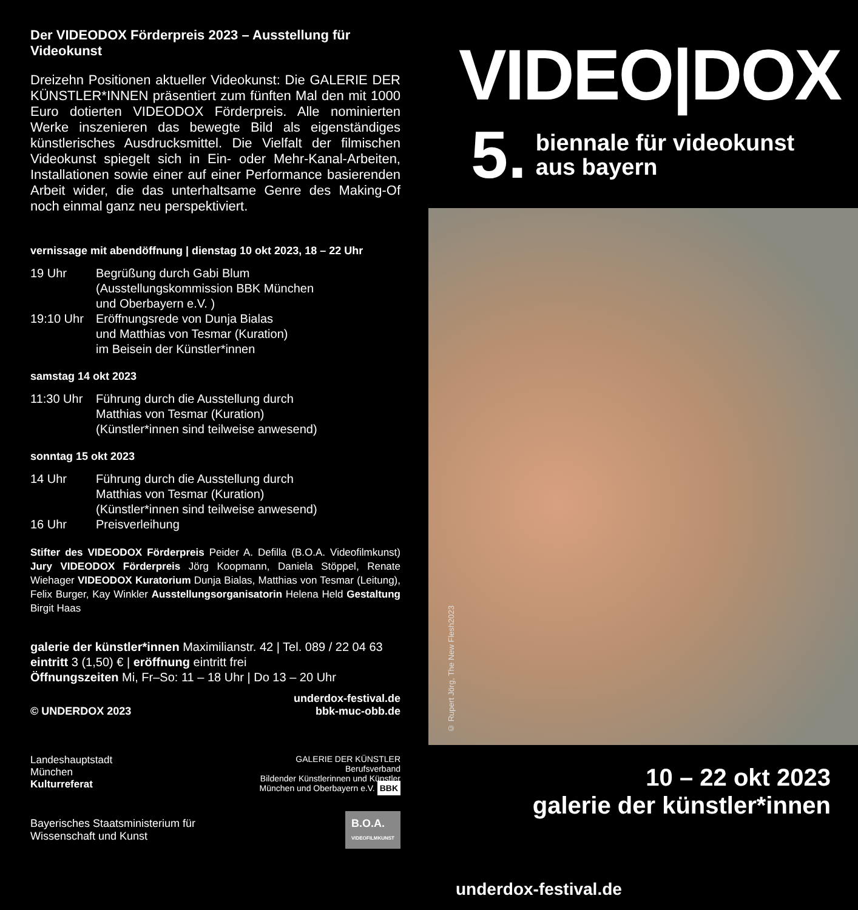Der VIDEODOX Förderpreis 2023 – Ausstellung für Videokunst
Dreizehn Positionen aktueller Videokunst: Die GALERIE DER KÜNSTLER*INNEN präsentiert zum fünften Mal den mit 1000 Euro dotierten VIDEODOX Förderpreis. Alle nominierten Werke inszenieren das bewegte Bild als eigenständiges künstlerisches Ausdrucksmittel. Die Vielfalt der filmischen Videokunst spiegelt sich in Ein- oder Mehr-Kanal-Arbeiten, Installationen sowie einer auf einer Performance basierenden Arbeit wider, die das unterhaltsame Genre des Making-Of noch einmal ganz neu perspektiviert.
vernissage mit abendöffnung | dienstag 10 okt 2023, 18 – 22 Uhr
19 Uhr Begrüßung durch Gabi Blum
(Ausstellungskommission BBK München
und Oberbayern e.V. )
19:10 Uhr Eröffnungsrede von Dunja Bialas
und Matthias von Tesmar (Kuration)
im Beisein der Künstler*innen
samstag 14 okt 2023
11:30 Uhr Führung durch die Ausstellung durch
Matthias von Tesmar (Kuration)
(Künstler*innen sind teilweise anwesend)
sonntag 15 okt 2023
14 Uhr Führung durch die Ausstellung durch
Matthias von Tesmar (Kuration)
(Künstler*innen sind teilweise anwesend)
16 Uhr Preisverleihung
Stifter des VIDEODOX Förderpreis Peider A. Defilla (B.O.A. Videofilmkunst) Jury VIDEODOX Förderpreis Jörg Koopmann, Daniela Stöppel, Renate Wiehager VIDEODOX Kuratorium Dunja Bialas, Matthias von Tesmar (Leitung), Felix Burger, Kay Winkler Ausstellungsorganisatorin Helena Held Gestaltung Birgit Haas
galerie der künstler*innen Maximilianstr. 42 | Tel. 089 / 22 04 63
eintritt 3 (1,50) € | eröffnung eintritt frei
Öffnungszeiten Mi, Fr–So: 11 – 18 Uhr | Do 13 – 20 Uhr
© UNDERDOX 2023 underdox-festival.de
bbk-muc-obb.de
Landeshauptstadt
München
Kulturreferat GALERIE DER KÜNSTLER
Berufsverband
Bildender Künstlerinnen und Künstler
München und Oberbayern e.V. BBK
Bayerisches Staatsministerium für
Wissenschaft und Kunst B.O.A.
VIDEOFILMKUNST
VIDEO|DOX
5. biennale für videokunst
aus bayern
© Rupert Jörg, The New Flesh2023
10 – 22 okt 2023
galerie der künstler*innen
underdox-festival.de